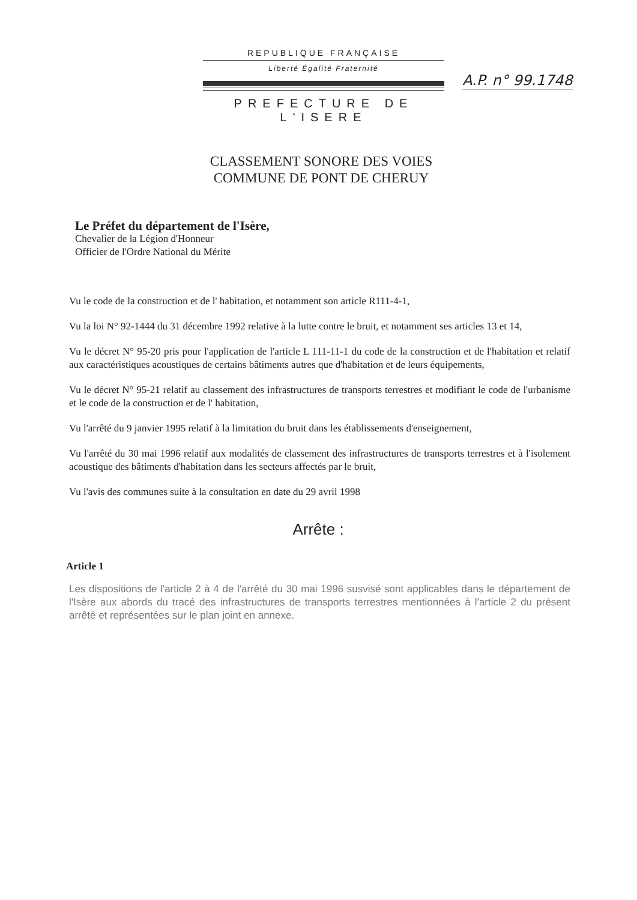REPUBLIQUE FRANÇAISE
Liberté Égalité Fraternité
PREFECTURE DE L'ISERE
A.P. n° 99.1748
CLASSEMENT SONORE DES VOIES
COMMUNE DE PONT DE CHERUY
Le Préfet du département de l'Isère,
Chevalier de la Légion d'Honneur
Officier de l'Ordre National du Mérite
Vu le code de la construction et de l' habitation, et notamment son article R111-4-1,
Vu la loi N° 92-1444 du 31 décembre 1992 relative à la lutte contre le bruit, et notamment ses articles 13 et 14,
Vu le décret N° 95-20 pris pour l'application de l'article L 111-11-1 du code de la construction et de l'habitation et relatif aux caractéristiques acoustiques de certains bâtiments autres que d'habitation et de leurs équipements,
Vu le décret N° 95-21 relatif au classement des infrastructures de transports terrestres et modifiant le code de l'urbanisme et le code de la construction et de l' habitation,
Vu l'arrêté du 9 janvier 1995 relatif à la limitation du bruit dans les établissements d'enseignement,
Vu l'arrêté du 30 mai 1996 relatif aux modalités de classement des infrastructures de transports terrestres et à l'isolement acoustique des bâtiments d'habitation dans les secteurs affectés par le bruit,
Vu l'avis des communes suite à la consultation en date du 29 avril 1998
Arrête :
Article 1
Les dispositions de l'article 2 à 4 de l'arrêté du 30 mai 1996 susvisé sont applicables dans le département de l'Isère aux abords du tracé des infrastructures de transports terrestres mentionnées à l'article 2 du présent arrêté et représentées sur le plan joint en annexe.